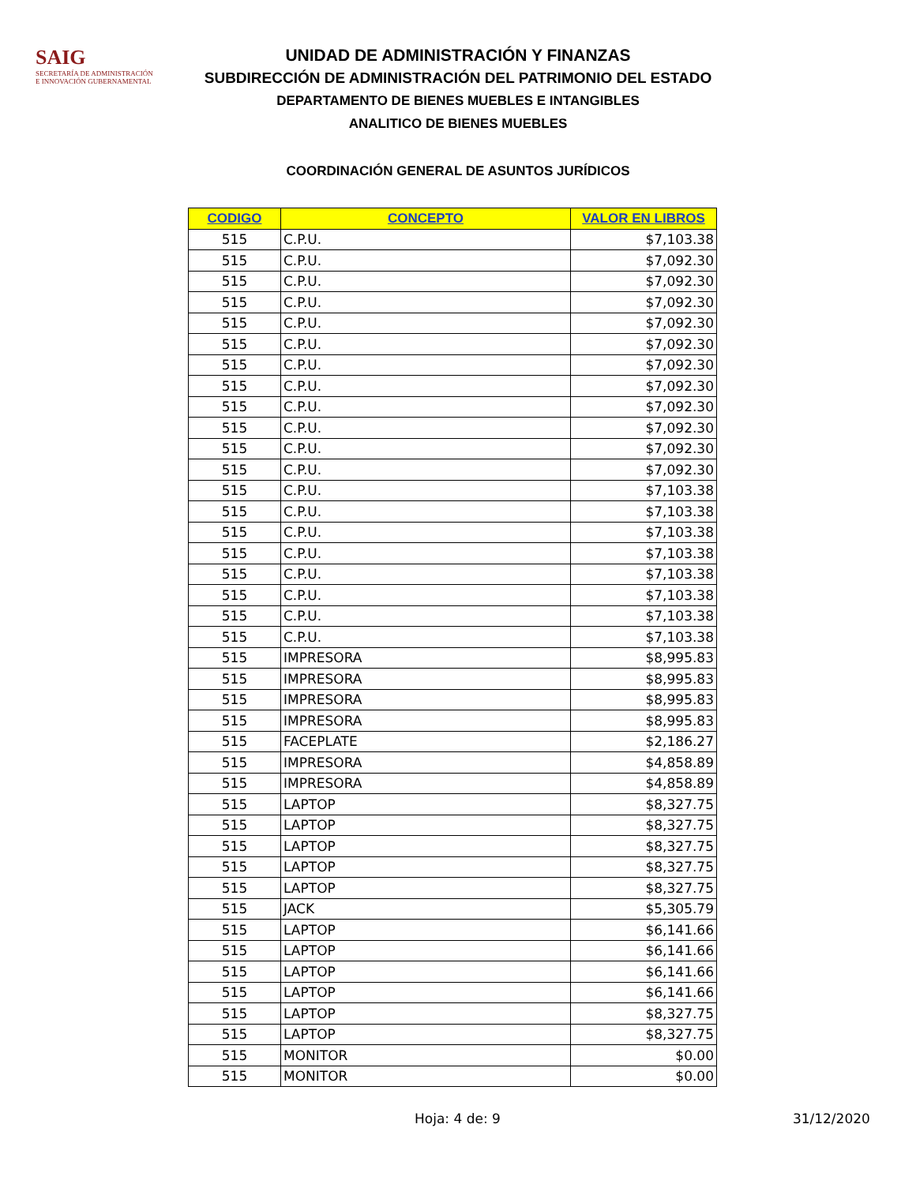SAIG
SECRETARÍA DE ADMINISTRACIÓN
E INNOVACIÓN GUBERNAMENTAL
UNIDAD DE ADMINISTRACIÓN Y FINANZAS
SUBDIRECCIÓN DE ADMINISTRACIÓN DEL PATRIMONIO DEL ESTADO
DEPARTAMENTO DE BIENES MUEBLES E INTANGIBLES
ANALITICO DE BIENES MUEBLES
COORDINACIÓN GENERAL DE ASUNTOS JURÍDICOS
| CODIGO | CONCEPTO | VALOR EN LIBROS |
| --- | --- | --- |
| 515 | C.P.U. | $7,103.38 |
| 515 | C.P.U. | $7,092.30 |
| 515 | C.P.U. | $7,092.30 |
| 515 | C.P.U. | $7,092.30 |
| 515 | C.P.U. | $7,092.30 |
| 515 | C.P.U. | $7,092.30 |
| 515 | C.P.U. | $7,092.30 |
| 515 | C.P.U. | $7,092.30 |
| 515 | C.P.U. | $7,092.30 |
| 515 | C.P.U. | $7,092.30 |
| 515 | C.P.U. | $7,092.30 |
| 515 | C.P.U. | $7,092.30 |
| 515 | C.P.U. | $7,103.38 |
| 515 | C.P.U. | $7,103.38 |
| 515 | C.P.U. | $7,103.38 |
| 515 | C.P.U. | $7,103.38 |
| 515 | C.P.U. | $7,103.38 |
| 515 | C.P.U. | $7,103.38 |
| 515 | C.P.U. | $7,103.38 |
| 515 | C.P.U. | $7,103.38 |
| 515 | IMPRESORA | $8,995.83 |
| 515 | IMPRESORA | $8,995.83 |
| 515 | IMPRESORA | $8,995.83 |
| 515 | IMPRESORA | $8,995.83 |
| 515 | FACEPLATE | $2,186.27 |
| 515 | IMPRESORA | $4,858.89 |
| 515 | IMPRESORA | $4,858.89 |
| 515 | LAPTOP | $8,327.75 |
| 515 | LAPTOP | $8,327.75 |
| 515 | LAPTOP | $8,327.75 |
| 515 | LAPTOP | $8,327.75 |
| 515 | LAPTOP | $8,327.75 |
| 515 | JACK | $5,305.79 |
| 515 | LAPTOP | $6,141.66 |
| 515 | LAPTOP | $6,141.66 |
| 515 | LAPTOP | $6,141.66 |
| 515 | LAPTOP | $6,141.66 |
| 515 | LAPTOP | $8,327.75 |
| 515 | LAPTOP | $8,327.75 |
| 515 | MONITOR | $0.00 |
| 515 | MONITOR | $0.00 |
Hoja: 4 de: 9 31/12/2020